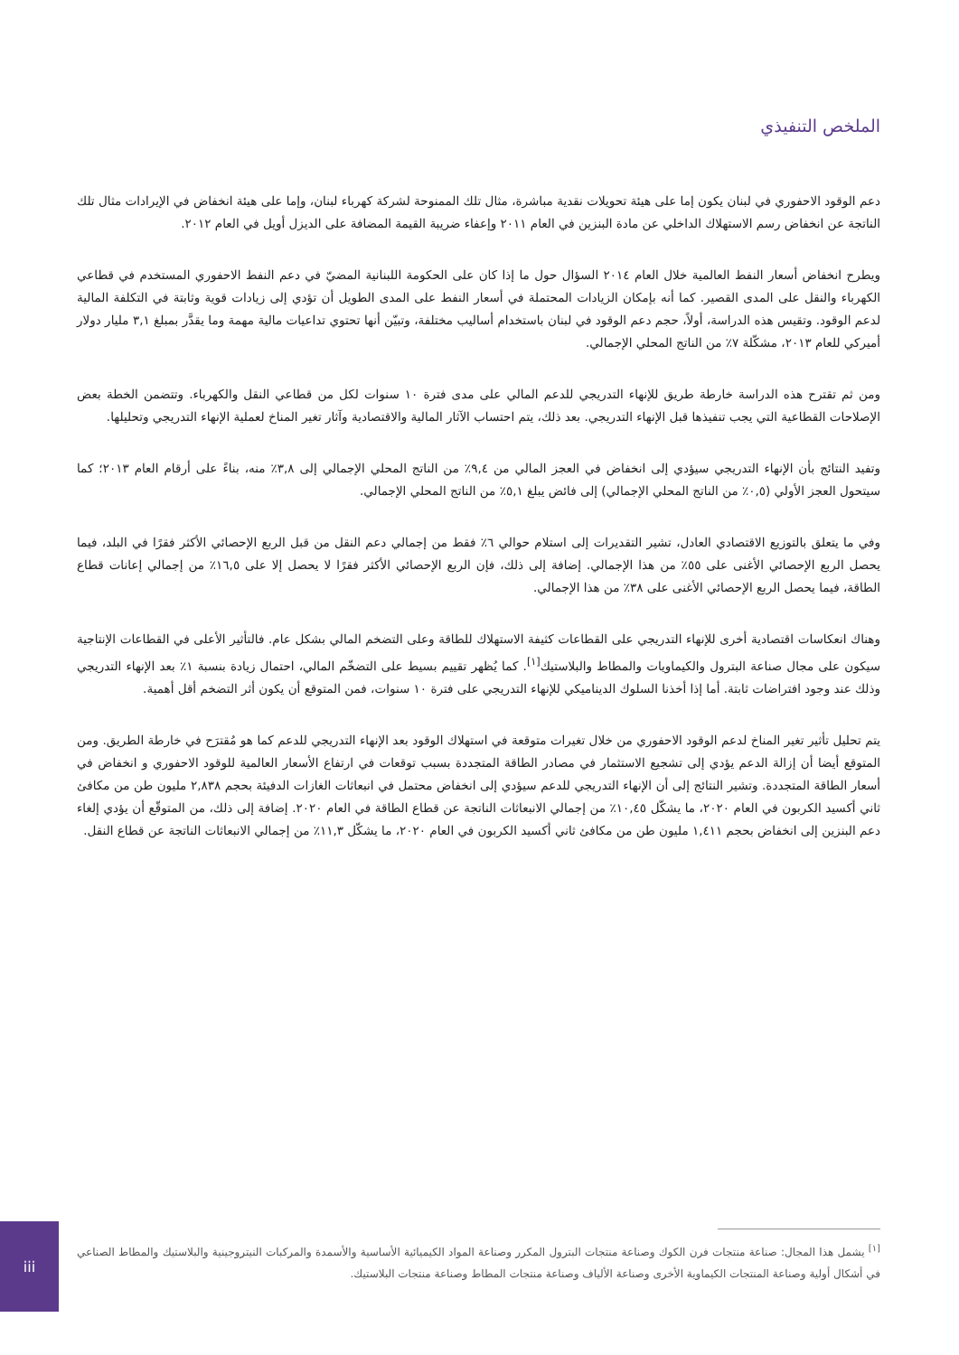الملخص التنفيذي
دعم الوقود الاحفوري في لبنان يكون إما على هيئة تحويلات نقدية مباشرة، مثال تلك الممنوحة لشركة كهرباء لبنان، وإما على هيئة انخفاض في الإيرادات مثال تلك الناتجة عن انخفاض رسم الاستهلاك الداخلي عن مادة البنزين في العام ٢٠١١ وإعفاء ضريبة القيمة المضافة على الديزل أويل في العام ٢٠١٢.
ويطرح انخفاض أسعار النفط العالمية خلال العام ٢٠١٤ السؤال حول ما إذا كان على الحكومة اللبنانية المضيّ في دعم النفط الاحفوري المستخدم في قطاعي الكهرباء والنقل على المدى القصير. كما أنه بإمكان الزيادات المحتملة في أسعار النفط على المدى الطويل أن تؤدي إلى زيادات قوية وثابتة في التكلفة المالية لدعم الوقود. وتقيس هذه الدراسة، أولاً، حجم دعم الوقود في لبنان باستخدام أساليب مختلفة، وتبيّن أنها تحتوي تداعيات مالية مهمة وما يقدَّر بمبلغ ٣,١ مليار دولار أميركي للعام ٢٠١٣، مشكّلة ٧٪ من الناتج المحلي الإجمالي.
ومن ثم تقترح هذه الدراسة خارطة طريق للإنهاء التدريجي للدعم المالي على مدى فترة ١٠ سنوات لكل من قطاعي النقل والكهرباء. وتتضمن الخطة بعض الإصلاحات القطاعية التي يجب تنفيذها قبل الإنهاء التدريجي. بعد ذلك، يتم احتساب الآثار المالية والاقتصادية وآثار تغير المناخ لعملية الإنهاء التدريجي وتحليلها.
وتفيد النتائج بأن الإنهاء التدريجي سيؤدي إلى انخفاض في العجز المالي من ٩,٤٪ من الناتج المحلي الإجمالي إلى ٣,٨٪ منه، بناءً على أرقام العام ٢٠١٣؛ كما سيتحول العجز الأولي (٠,٥٪ من الناتج المحلي الإجمالي) إلى فائض يبلغ ٥,١٪ من الناتج المحلي الإجمالي.
وفي ما يتعلق بالتوزيع الاقتصادي العادل، تشير التقديرات إلى استلام حوالي ٦٪ فقط من إجمالي دعم النقل من قبل الربع الإحصائي الأكثر فقرًا في البلد، فيما يحصل الربع الإحصائي الأغنى على ٥٥٪ من هذا الإجمالي. إضافة إلى ذلك، فإن الربع الإحصائي الأكثر فقرًا لا يحصل إلا على ١٦,٥٪ من إجمالي إعانات قطاع الطاقة، فيما يحصل الربع الإحصائي الأغنى على ٣٨٪ من هذا الإجمالي.
وهناك انعكاسات اقتصادية أخرى للإنهاء التدريجي على القطاعات كثيفة الاستهلاك للطاقة وعلى التضخم المالي بشكل عام. فالتأثير الأعلى في القطاعات الإنتاجية سيكون على مجال صناعة البترول والكيماويات والمطاط والبلاستيك<sup>[١]</sup>. كما يُظهر تقييم بسيط على التضخّم المالي، احتمال زيادة بنسبة ١٪ بعد الإنهاء التدريجي وذلك عند وجود افتراضات ثابتة. أما إذا أخذنا السلوك الديناميكي للإنهاء التدريجي على فترة ١٠ سنوات، فمن المتوقع أن يكون أثر التضخم أقل أهمية.
يتم تحليل تأثير تغير المناخ لدعم الوقود الاحفوري من خلال تغيرات متوقعة في استهلاك الوقود بعد الإنهاء التدريجي للدعم كما هو مُقترَح في خارطة الطريق. ومن المتوقع أيضا أن إزالة الدعم يؤدي إلى تشجيع الاستثمار في مصادر الطاقة المتجددة بسبب توقعات في ارتفاع الأسعار العالمية للوقود الاحفوري و انخفاض في أسعار الطاقة المتجددة. وتشير النتائج إلى أن الإنهاء التدريجي للدعم سيؤدي إلى انخفاض محتمل في انبعاثات الغازات الدفيئة بحجم ٢,٨٣٨ مليون طن من مكافئ ثاني أكسيد الكربون في العام ٢٠٢٠، ما يشكّل ١٠,٤٥٪ من إجمالي الانبعاثات الناتجة عن قطاع الطاقة في العام ٢٠٢٠. إضافة إلى ذلك، من المتوقّع أن يؤدي إلغاء دعم البنزين إلى انخفاض بحجم ١,٤١١ مليون طن من مكافئ ثاني أكسيد الكربون في العام ٢٠٢٠، ما يشكّل ١١,٣٪ من إجمالي الانبعاثات الناتجة عن قطاع النقل.
<sup>[١]</sup> يشمل هذا المجال: صناعة منتجات فرن الكوك وصناعة منتجات البترول المكرر وصناعة المواد الكيميائية الأساسية والأسمدة والمركبات النيتروجينية والبلاستيك والمطاط الصناعي في أشكال أولية وصناعة المنتجات الكيماوية الأخرى وصناعة الألياف وصناعة منتجات المطاط وصناعة منتجات البلاستيك.
iii